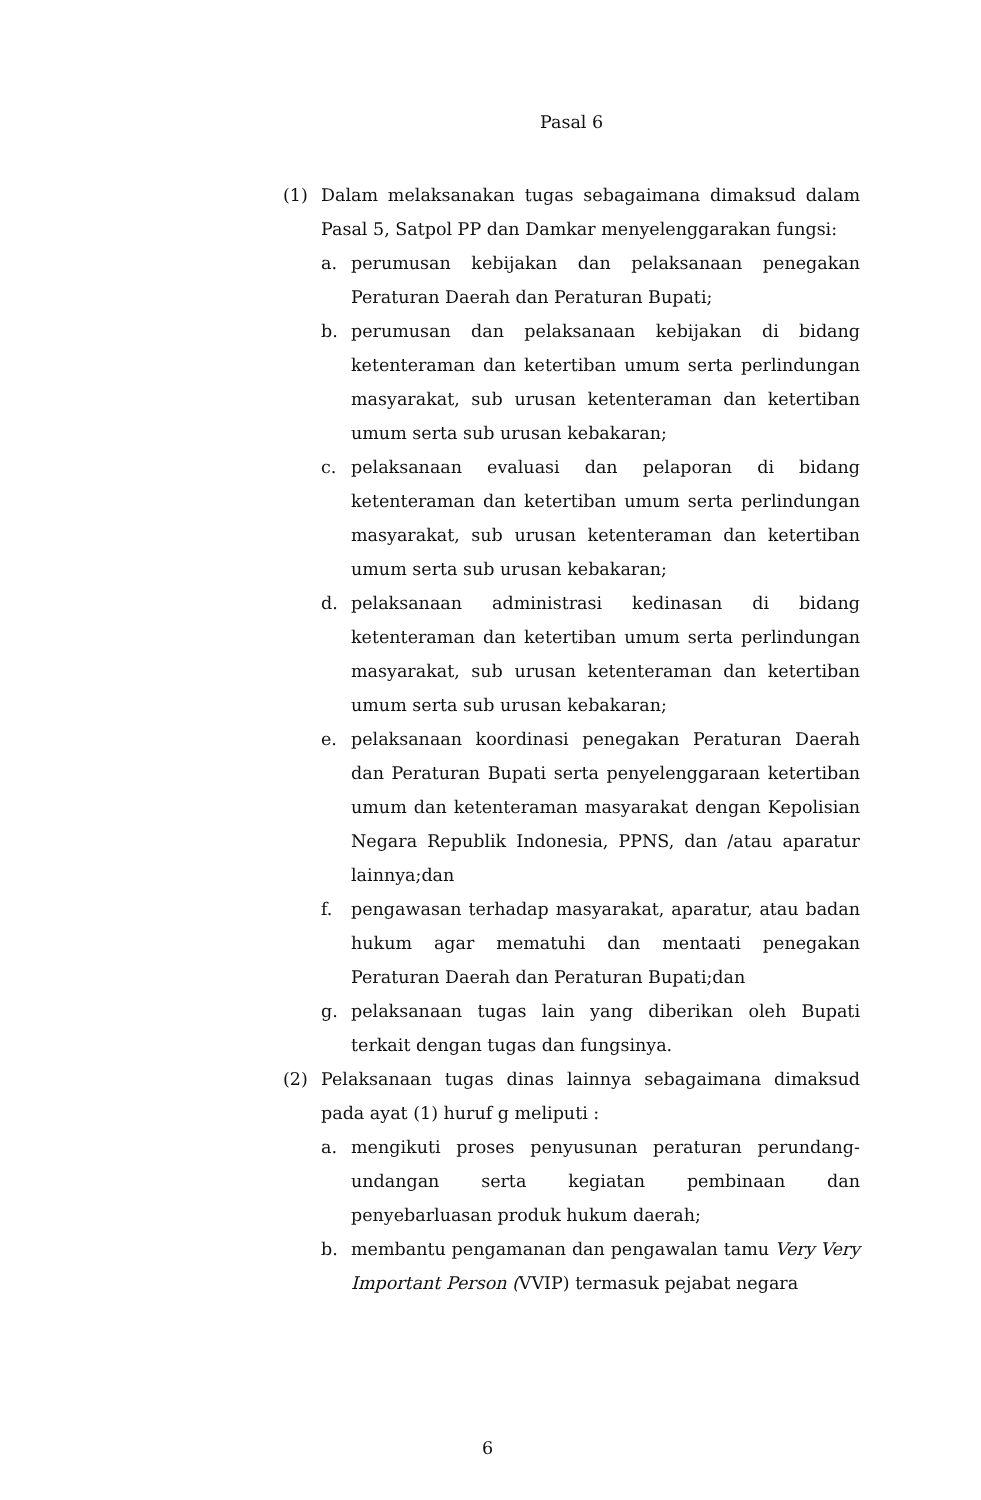Pasal 6
(1) Dalam melaksanakan tugas sebagaimana dimaksud dalam Pasal 5, Satpol PP dan Damkar menyelenggarakan fungsi:
a. perumusan kebijakan dan pelaksanaan penegakan Peraturan Daerah dan Peraturan Bupati;
b. perumusan dan pelaksanaan kebijakan di bidang ketenteraman dan ketertiban umum serta perlindungan masyarakat, sub urusan ketenteraman dan ketertiban umum serta sub urusan kebakaran;
c. pelaksanaan evaluasi dan pelaporan di bidang ketenteraman dan ketertiban umum serta perlindungan masyarakat, sub urusan ketenteraman dan ketertiban umum serta sub urusan kebakaran;
d. pelaksanaan administrasi kedinasan di bidang ketenteraman dan ketertiban umum serta perlindungan masyarakat, sub urusan ketenteraman dan ketertiban umum serta sub urusan kebakaran;
e. pelaksanaan koordinasi penegakan Peraturan Daerah dan Peraturan Bupati serta penyelenggaraan ketertiban umum dan ketenteraman masyarakat dengan Kepolisian Negara Republik Indonesia, PPNS, dan /atau aparatur lainnya;dan
f. pengawasan terhadap masyarakat, aparatur, atau badan hukum agar mematuhi dan mentaati penegakan Peraturan Daerah dan Peraturan Bupati;dan
g. pelaksanaan tugas lain yang diberikan oleh Bupati terkait dengan tugas dan fungsinya.
(2) Pelaksanaan tugas dinas lainnya sebagaimana dimaksud pada ayat (1) huruf g meliputi :
a. mengikuti proses penyusunan peraturan perundang-undangan serta kegiatan pembinaan dan penyebarluasan produk hukum daerah;
b. membantu pengamanan dan pengawalan tamu Very Very Important Person (VVIP) termasuk pejabat negara
6